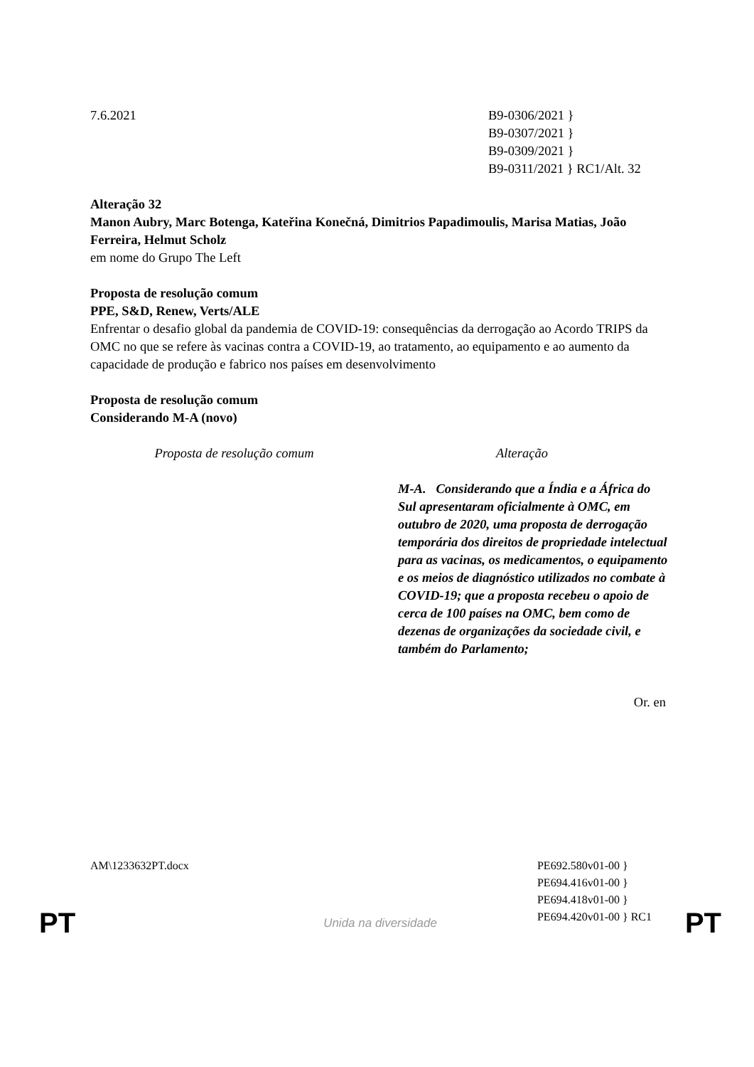7.6.2021 B9-0306/2021 }
B9-0307/2021 }
B9-0309/2021 }
B9-0311/2021 } RC1/Alt. 32
Alteração 32
Manon Aubry, Marc Botenga, Kateřina Konečná, Dimitrios Papadimoulis, Marisa Matias, João Ferreira, Helmut Scholz
em nome do Grupo The Left
Proposta de resolução comum
PPE, S&D, Renew, Verts/ALE
Enfrentar o desafio global da pandemia de COVID-19: consequências da derrogação ao Acordo TRIPS da OMC no que se refere às vacinas contra a COVID-19, ao tratamento, ao equipamento e ao aumento da capacidade de produção e fabrico nos países em desenvolvimento
Proposta de resolução comum
Considerando M-A (novo)
Proposta de resolução comum Alteração
M-A. Considerando que a Índia e a África do Sul apresentaram oficialmente à OMC, em outubro de 2020, uma proposta de derrogação temporária dos direitos de propriedade intelectual para as vacinas, os medicamentos, o equipamento e os meios de diagnóstico utilizados no combate à COVID-19; que a proposta recebeu o apoio de cerca de 100 países na OMC, bem como de dezenas de organizações da sociedade civil, e também do Parlamento;
Or. en
AM\1233632PT.docx PE692.580v01-00 }
PE694.416v01-00 }
PE694.418v01-00 }
PE694.420v01-00 } RC1
PT Unida na diversidade PT